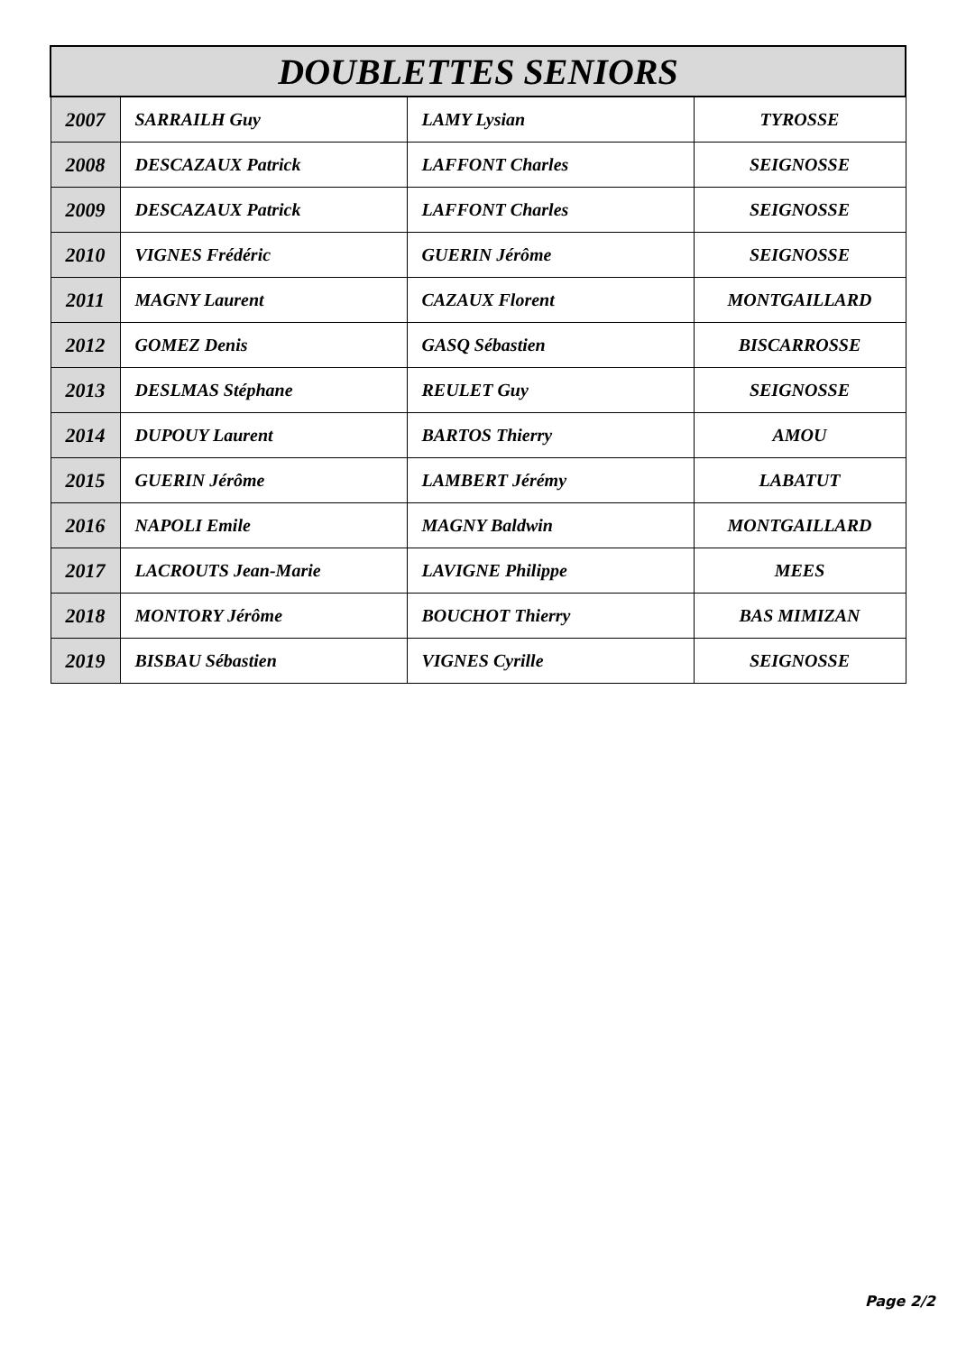| DOUBLETTES SENIORS | | | |
| --- | --- | --- | --- |
| 2007 | SARRAILH Guy | LAMY Lysian | TYROSSE |
| 2008 | DESCAZAUX Patrick | LAFFONT Charles | SEIGNOSSE |
| 2009 | DESCAZAUX Patrick | LAFFONT Charles | SEIGNOSSE |
| 2010 | VIGNES Frédéric | GUERIN Jérôme | SEIGNOSSE |
| 2011 | MAGNY Laurent | CAZAUX Florent | MONTGAILLARD |
| 2012 | GOMEZ Denis | GASQ Sébastien | BISCARROSSE |
| 2013 | DESLMAS Stéphane | REULET Guy | SEIGNOSSE |
| 2014 | DUPOUY Laurent | BARTOS Thierry | AMOU |
| 2015 | GUERIN Jérôme | LAMBERT Jérémy | LABATUT |
| 2016 | NAPOLI Emile | MAGNY Baldwin | MONTGAILLARD |
| 2017 | LACROUTS Jean-Marie | LAVIGNE Philippe | MEES |
| 2018 | MONTORY Jérôme | BOUCHOT Thierry | BAS MIMIZAN |
| 2019 | BISBAU Sébastien | VIGNES Cyrille | SEIGNOSSE |
Page 2/2